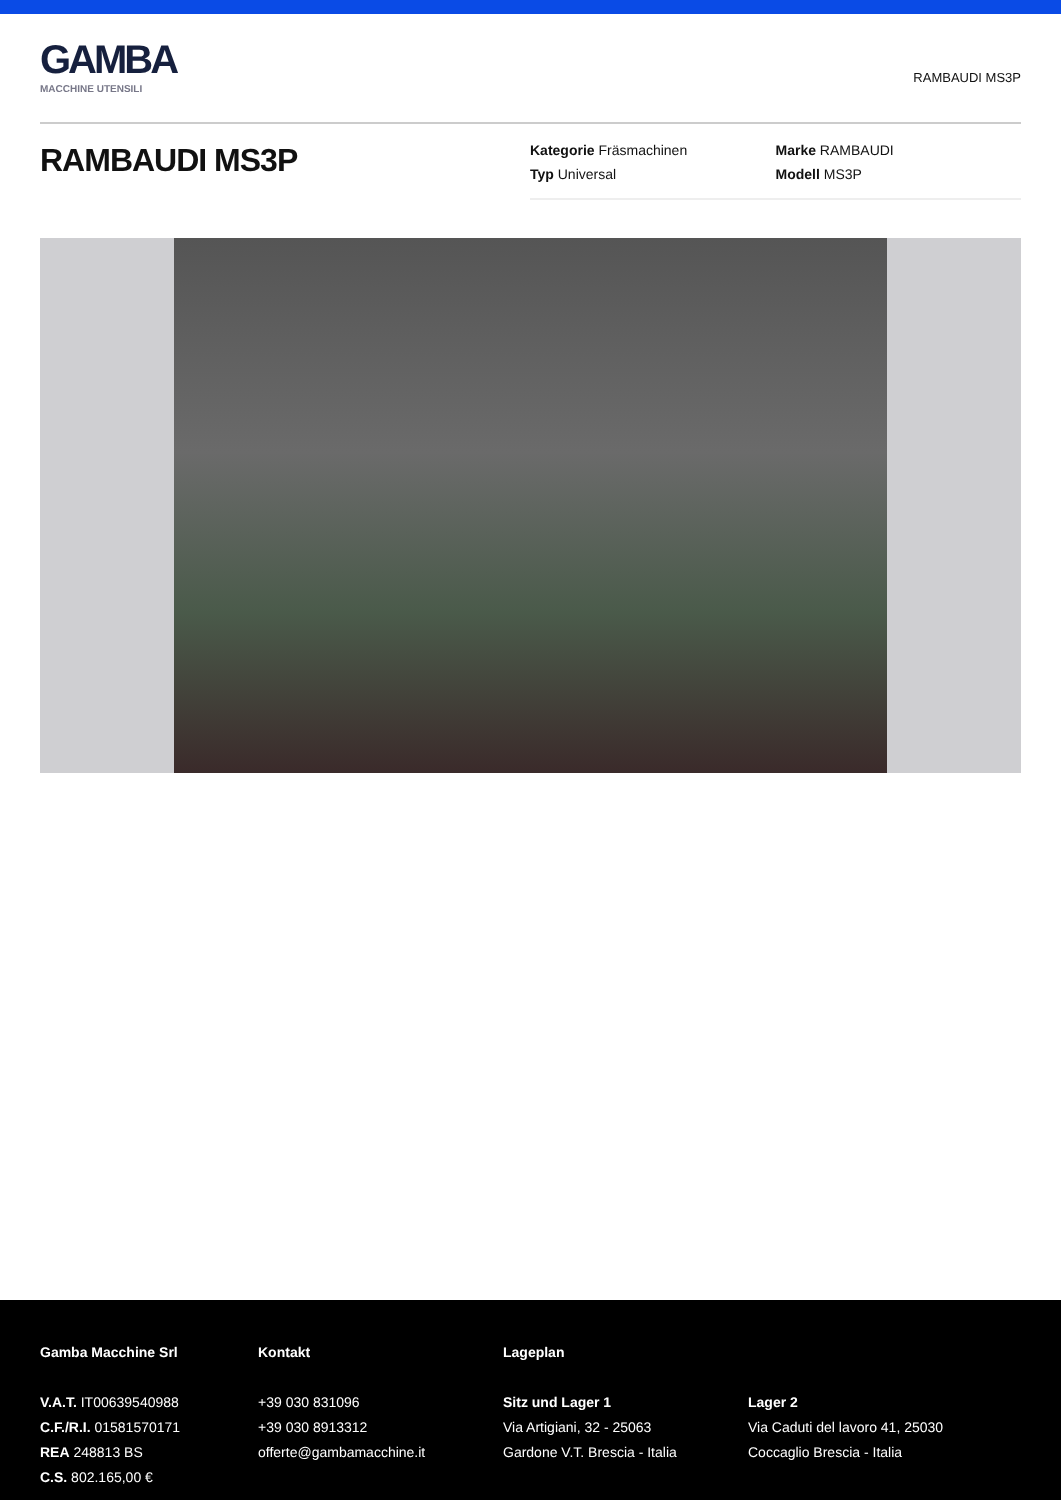GAMBA
MACCHINE UTENSILI
RAMBAUDI MS3P
RAMBAUDI MS3P
Kategorie Fräsmachinen
Marke RAMBAUDI
Typ Universal
Modell MS3P
Gamba Macchine Srl
V.A.T. IT00639540988
C.F./R.I. 01581570171
REA 248813 BS
C.S. 802.165,00 €
Kontakt
+39 030 831096
+39 030 8913312
offerte@gambamacchine.it
Lageplan
Sitz und Lager 1
Via Artigiani, 32 - 25063
Gardone V.T. Brescia - Italia
Lager 2
Via Caduti del lavoro 41, 25030
Coccaglio Brescia - Italia